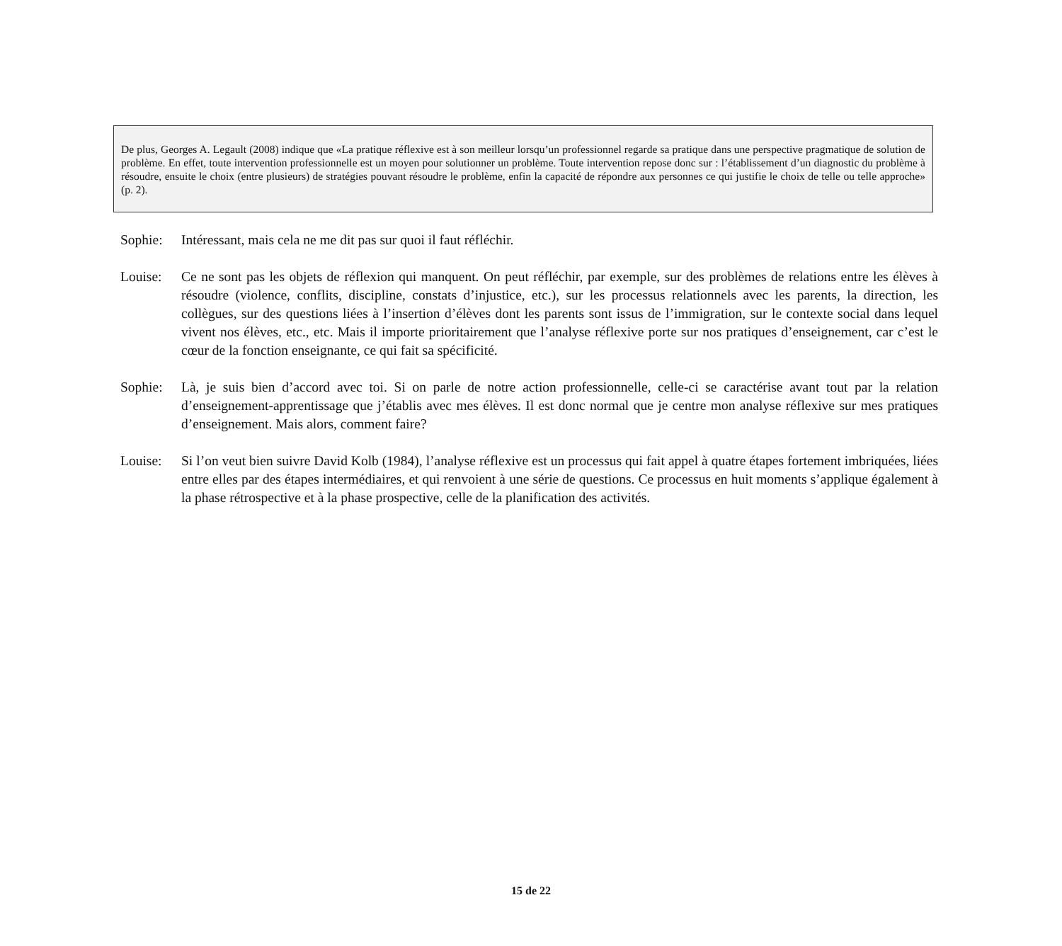De plus, Georges A. Legault (2008) indique que «La pratique réflexive est à son meilleur lorsqu’un professionnel regarde sa pratique dans une perspective pragmatique de solution de problème. En effet, toute intervention professionnelle est un moyen pour solutionner un problème. Toute intervention repose donc sur : l’établissement d’un diagnostic du problème à résoudre, ensuite le choix (entre plusieurs) de stratégies pouvant résoudre le problème, enfin la capacité de répondre aux personnes ce qui justifie le choix de telle ou telle approche» (p. 2).
Sophie: Intéressant, mais cela ne me dit pas sur quoi il faut réfléchir.
Louise: Ce ne sont pas les objets de réflexion qui manquent. On peut réfléchir, par exemple, sur des problèmes de relations entre les élèves à résoudre (violence, conflits, discipline, constats d’injustice, etc.), sur les processus relationnels avec les parents, la direction, les collègues, sur des questions liées à l’insertion d’élèves dont les parents sont issus de l’immigration, sur le contexte social dans lequel vivent nos élèves, etc., etc. Mais il importe prioritairement que l’analyse réflexive porte sur nos pratiques d’enseignement, car c’est le cœur de la fonction enseignante, ce qui fait sa spécificité.
Sophie: Là, je suis bien d’accord avec toi. Si on parle de notre action professionnelle, celle-ci se caractérise avant tout par la relation d’enseignement-apprentissage que j’établis avec mes élèves. Il est donc normal que je centre mon analyse réflexive sur mes pratiques d’enseignement. Mais alors, comment faire?
Louise: Si l’on veut bien suivre David Kolb (1984), l’analyse réflexive est un processus qui fait appel à quatre étapes fortement imbriquées, liées entre elles par des étapes intermédiaires, et qui renvoient à une série de questions. Ce processus en huit moments s’applique également à la phase rétrospective et à la phase prospective, celle de la planification des activités.
15 de 22